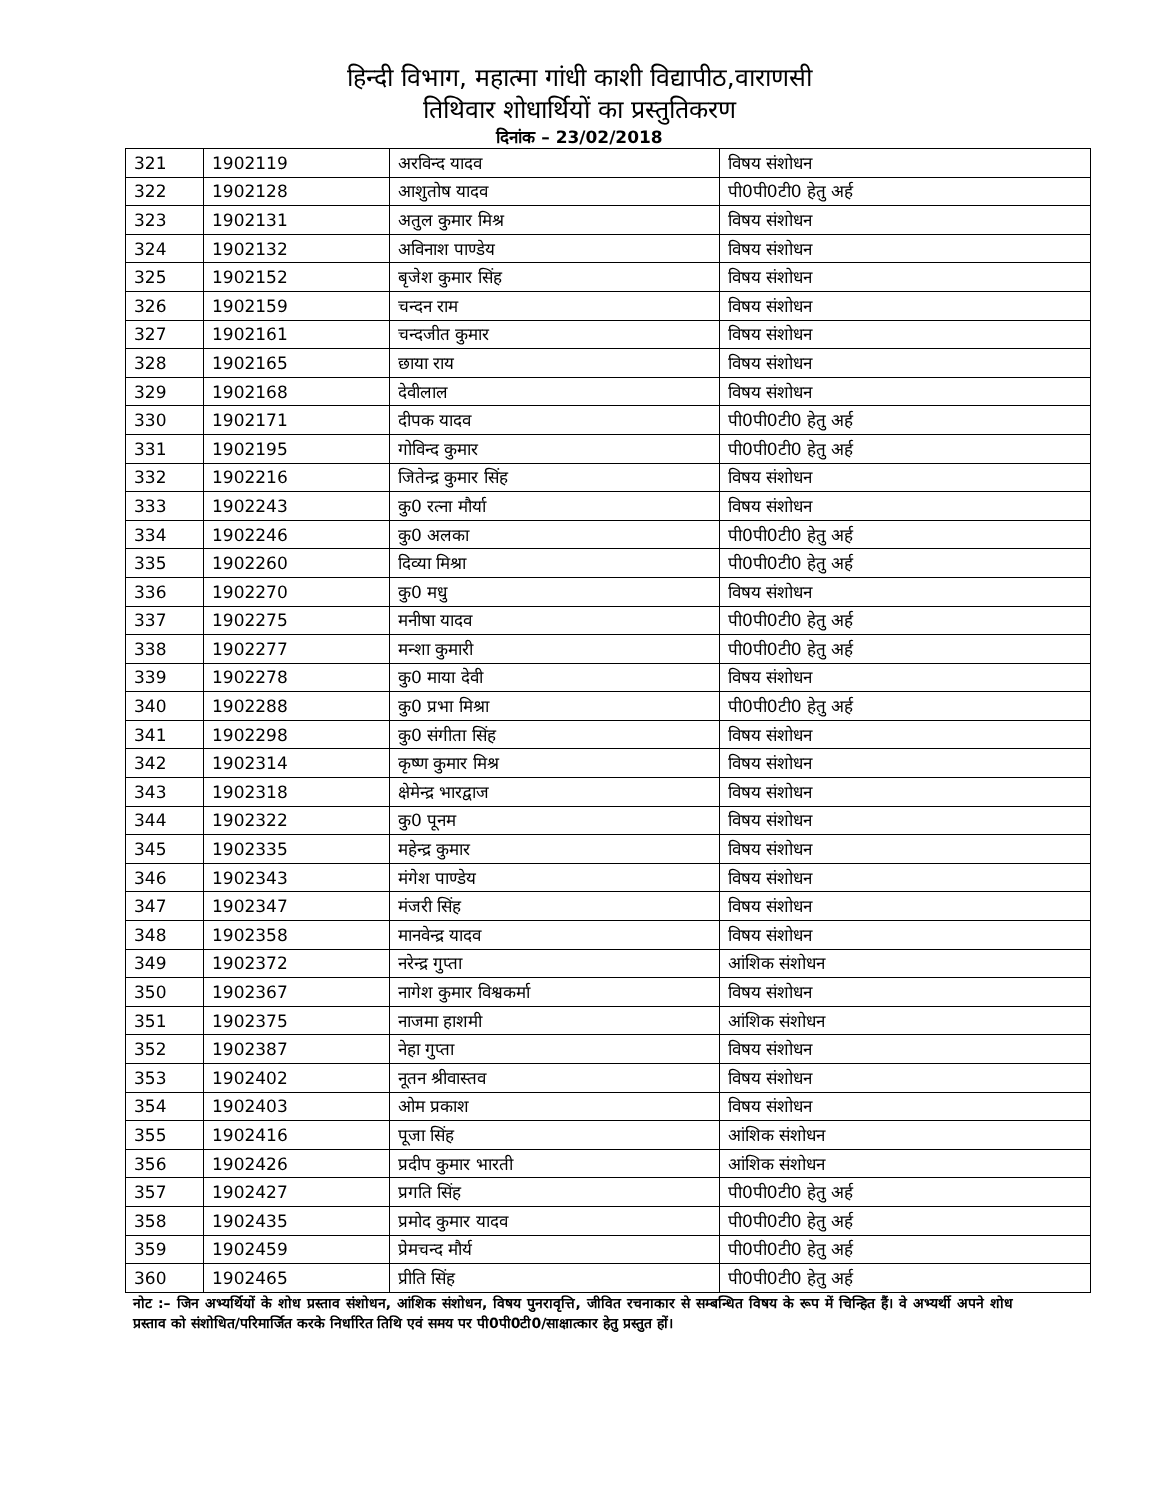हिन्दी विभाग, महात्मा गांधी काशी विद्यापीठ,वाराणसी
तिथिवार शोधार्थियों का प्रस्तुतिकरण
दिनांक – 23/02/2018
| 321 | 1902119 | अरविन्द यादव | विषय संशोधन |
| 322 | 1902128 | आशुतोष यादव | पी0पी0टी0 हेतु अर्ह |
| 323 | 1902131 | अतुल कुमार मिश्र | विषय संशोधन |
| 324 | 1902132 | अविनाश पाण्डेय | विषय संशोधन |
| 325 | 1902152 | बृजेश कुमार सिंह | विषय संशोधन |
| 326 | 1902159 | चन्दन राम | विषय संशोधन |
| 327 | 1902161 | चन्दजीत कुमार | विषय संशोधन |
| 328 | 1902165 | छाया राय | विषय संशोधन |
| 329 | 1902168 | देवीलाल | विषय संशोधन |
| 330 | 1902171 | दीपक यादव | पी0पी0टी0 हेतु अर्ह |
| 331 | 1902195 | गोविन्द कुमार | पी0पी0टी0 हेतु अर्ह |
| 332 | 1902216 | जितेन्द्र कुमार सिंह | विषय संशोधन |
| 333 | 1902243 | कु0 रत्ना मौर्या | विषय संशोधन |
| 334 | 1902246 | कु0 अलका | पी0पी0टी0 हेतु अर्ह |
| 335 | 1902260 | दिव्या मिश्रा | पी0पी0टी0 हेतु अर्ह |
| 336 | 1902270 | कु0 मधु | विषय संशोधन |
| 337 | 1902275 | मनीषा यादव | पी0पी0टी0 हेतु अर्ह |
| 338 | 1902277 | मन्शा कुमारी | पी0पी0टी0 हेतु अर्ह |
| 339 | 1902278 | कु0 माया देवी | विषय संशोधन |
| 340 | 1902288 | कु0 प्रभा मिश्रा | पी0पी0टी0 हेतु अर्ह |
| 341 | 1902298 | कु0 संगीता सिंह | विषय संशोधन |
| 342 | 1902314 | कृष्ण कुमार मिश्र | विषय संशोधन |
| 343 | 1902318 | क्षेमेन्द्र भारद्वाज | विषय संशोधन |
| 344 | 1902322 | कु0 पूनम | विषय संशोधन |
| 345 | 1902335 | महेन्द्र कुमार | विषय संशोधन |
| 346 | 1902343 | मंगेश पाण्डेय | विषय संशोधन |
| 347 | 1902347 | मंजरी सिंह | विषय संशोधन |
| 348 | 1902358 | मानवेन्द्र यादव | विषय संशोधन |
| 349 | 1902372 | नरेन्द्र गुप्ता | आंशिक संशोधन |
| 350 | 1902367 | नागेश कुमार विश्वकर्मा | विषय संशोधन |
| 351 | 1902375 | नाजमा हाशमी | आंशिक संशोधन |
| 352 | 1902387 | नेहा गुप्ता | विषय संशोधन |
| 353 | 1902402 | नूतन श्रीवास्तव | विषय संशोधन |
| 354 | 1902403 | ओम प्रकाश | विषय संशोधन |
| 355 | 1902416 | पूजा सिंह | आंशिक संशोधन |
| 356 | 1902426 | प्रदीप कुमार भारती | आंशिक संशोधन |
| 357 | 1902427 | प्रगति सिंह | पी0पी0टी0 हेतु अर्ह |
| 358 | 1902435 | प्रमोद कुमार यादव | पी0पी0टी0 हेतु अर्ह |
| 359 | 1902459 | प्रेमचन्द मौर्य | पी0पी0टी0 हेतु अर्ह |
| 360 | 1902465 | प्रीति सिंह | पी0पी0टी0 हेतु अर्ह |
नोट :– जिन अभ्यर्थियों के शोध प्रस्ताव संशोधन, आंशिक संशोधन, विषय पुनरावृत्ति, जीवित रचनाकार से सम्बन्धित विषय के रूप में चिन्हित हैं। वे अभ्यर्थी अपने शोध प्रस्ताव को संशोधित/परिमार्जित करके निर्धारित तिथि एवं समय पर पी0पी0टी0/साक्षात्कार हेतु प्रस्तुत हों।